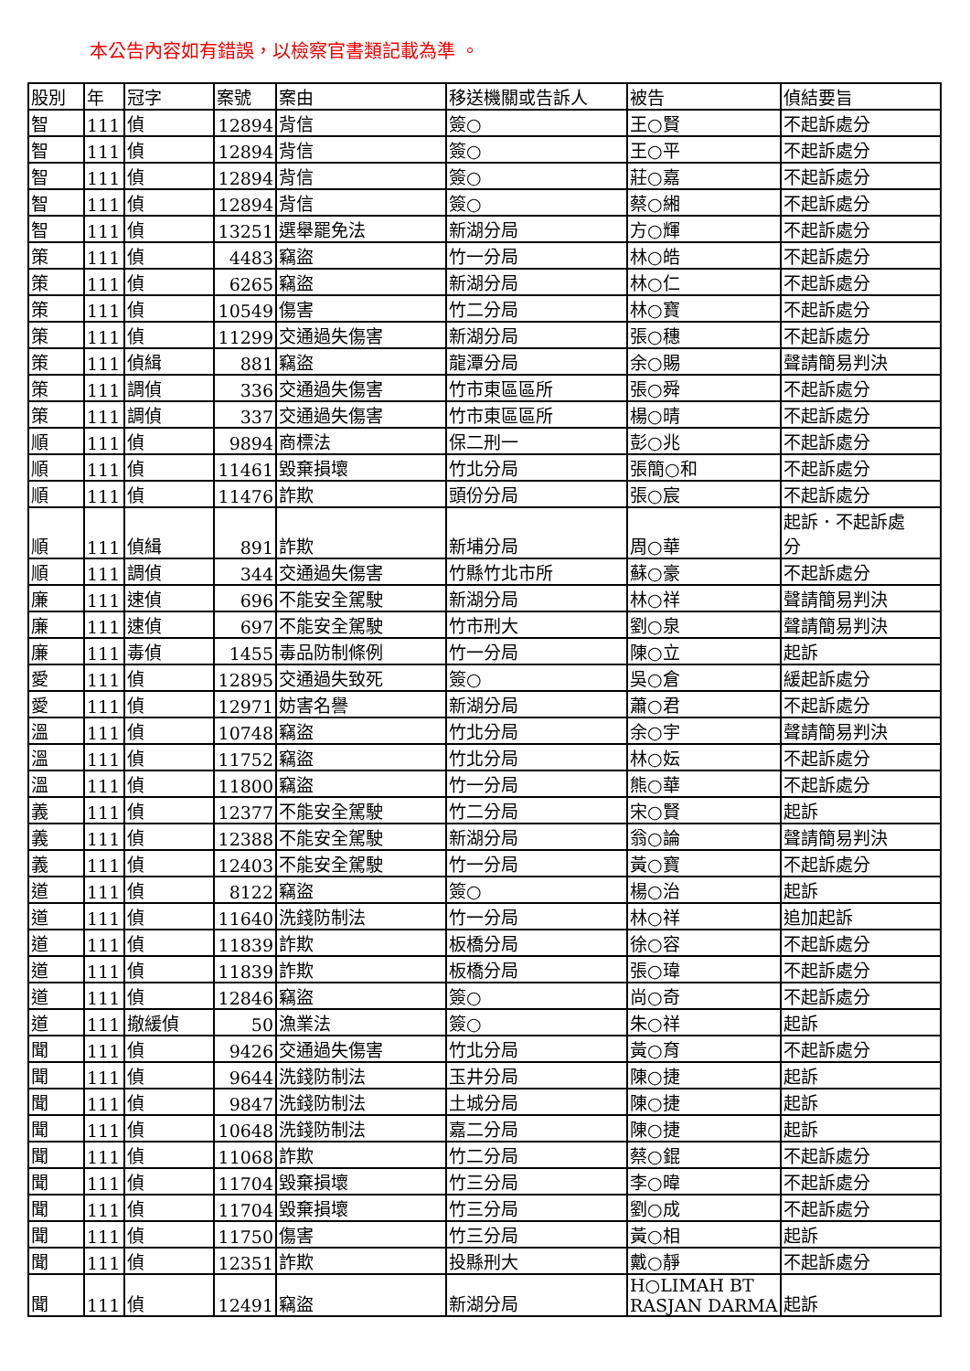本公告內容如有錯誤，以檢察官書類記載為準 。
| 股別 | 年 | 冠字 | 案號 | 案由 | 移送機關或告訴人 | 被告 | 偵結要旨 |
| --- | --- | --- | --- | --- | --- | --- | --- |
| 智 | 111 | 偵 | 12894 | 背信 | 簽○ | 王○賢 | 不起訴處分 |
| 智 | 111 | 偵 | 12894 | 背信 | 簽○ | 王○平 | 不起訴處分 |
| 智 | 111 | 偵 | 12894 | 背信 | 簽○ | 莊○嘉 | 不起訴處分 |
| 智 | 111 | 偵 | 12894 | 背信 | 簽○ | 蔡○緗 | 不起訴處分 |
| 智 | 111 | 偵 | 13251 | 選舉罷免法 | 新湖分局 | 方○輝 | 不起訴處分 |
| 策 | 111 | 偵 | 4483 | 竊盜 | 竹一分局 | 林○皓 | 不起訴處分 |
| 策 | 111 | 偵 | 6265 | 竊盜 | 新湖分局 | 林○仁 | 不起訴處分 |
| 策 | 111 | 偵 | 10549 | 傷害 | 竹二分局 | 林○寶 | 不起訴處分 |
| 策 | 111 | 偵 | 11299 | 交通過失傷害 | 新湖分局 | 張○穗 | 不起訴處分 |
| 策 | 111 | 偵緝 | 881 | 竊盜 | 龍潭分局 | 余○賜 | 聲請簡易判決 |
| 策 | 111 | 調偵 | 336 | 交通過失傷害 | 竹市東區區所 | 張○舜 | 不起訴處分 |
| 策 | 111 | 調偵 | 337 | 交通過失傷害 | 竹市東區區所 | 楊○晴 | 不起訴處分 |
| 順 | 111 | 偵 | 9894 | 商標法 | 保二刑一 | 彭○兆 | 不起訴處分 |
| 順 | 111 | 偵 | 11461 | 毀棄損壞 | 竹北分局 | 張簡○和 | 不起訴處分 |
| 順 | 111 | 偵 | 11476 | 詐欺 | 頭份分局 | 張○宸 | 不起訴處分 |
| 順 | 111 | 偵緝 | 891 | 詐欺 | 新埔分局 | 周○華 | 起訴．不起訴處 分 |
| 順 | 111 | 調偵 | 344 | 交通過失傷害 | 竹縣竹北市所 | 蘇○豪 | 不起訴處分 |
| 廉 | 111 | 速偵 | 696 | 不能安全駕駛 | 新湖分局 | 林○祥 | 聲請簡易判決 |
| 廉 | 111 | 速偵 | 697 | 不能安全駕駛 | 竹市刑大 | 劉○泉 | 聲請簡易判決 |
| 廉 | 111 | 毒偵 | 1455 | 毒品防制條例 | 竹一分局 | 陳○立 | 起訴 |
| 愛 | 111 | 偵 | 12895 | 交通過失致死 | 簽○ | 吳○倉 | 緩起訴處分 |
| 愛 | 111 | 偵 | 12971 | 妨害名譽 | 新湖分局 | 蕭○君 | 不起訴處分 |
| 溫 | 111 | 偵 | 10748 | 竊盜 | 竹北分局 | 余○宇 | 聲請簡易判決 |
| 溫 | 111 | 偵 | 11752 | 竊盜 | 竹北分局 | 林○妘 | 不起訴處分 |
| 溫 | 111 | 偵 | 11800 | 竊盜 | 竹一分局 | 熊○華 | 不起訴處分 |
| 義 | 111 | 偵 | 12377 | 不能安全駕駛 | 竹二分局 | 宋○賢 | 起訴 |
| 義 | 111 | 偵 | 12388 | 不能安全駕駛 | 新湖分局 | 翁○論 | 聲請簡易判決 |
| 義 | 111 | 偵 | 12403 | 不能安全駕駛 | 竹一分局 | 黃○寶 | 不起訴處分 |
| 道 | 111 | 偵 | 8122 | 竊盜 | 簽○ | 楊○治 | 起訴 |
| 道 | 111 | 偵 | 11640 | 洗錢防制法 | 竹一分局 | 林○祥 | 追加起訴 |
| 道 | 111 | 偵 | 11839 | 詐欺 | 板橋分局 | 徐○容 | 不起訴處分 |
| 道 | 111 | 偵 | 11839 | 詐欺 | 板橋分局 | 張○瑋 | 不起訴處分 |
| 道 | 111 | 偵 | 12846 | 竊盜 | 簽○ | 尚○奇 | 不起訴處分 |
| 道 | 111 | 撤緩偵 | 50 | 漁業法 | 簽○ | 朱○祥 | 起訴 |
| 聞 | 111 | 偵 | 9426 | 交通過失傷害 | 竹北分局 | 黃○育 | 不起訴處分 |
| 聞 | 111 | 偵 | 9644 | 洗錢防制法 | 玉井分局 | 陳○捷 | 起訴 |
| 聞 | 111 | 偵 | 9847 | 洗錢防制法 | 土城分局 | 陳○捷 | 起訴 |
| 聞 | 111 | 偵 | 10648 | 洗錢防制法 | 嘉二分局 | 陳○捷 | 起訴 |
| 聞 | 111 | 偵 | 11068 | 詐欺 | 竹二分局 | 蔡○錕 | 不起訴處分 |
| 聞 | 111 | 偵 | 11704 | 毀棄損壞 | 竹三分局 | 李○暐 | 不起訴處分 |
| 聞 | 111 | 偵 | 11704 | 毀棄損壞 | 竹三分局 | 劉○成 | 不起訴處分 |
| 聞 | 111 | 偵 | 11750 | 傷害 | 竹三分局 | 黃○相 | 起訴 |
| 聞 | 111 | 偵 | 12351 | 詐欺 | 投縣刑大 | 戴○靜 | 不起訴處分 |
| 聞 | 111 | 偵 | 12491 | 竊盜 | 新湖分局 | H○LIMAH BT RASJAN DARMA | 起訴 |